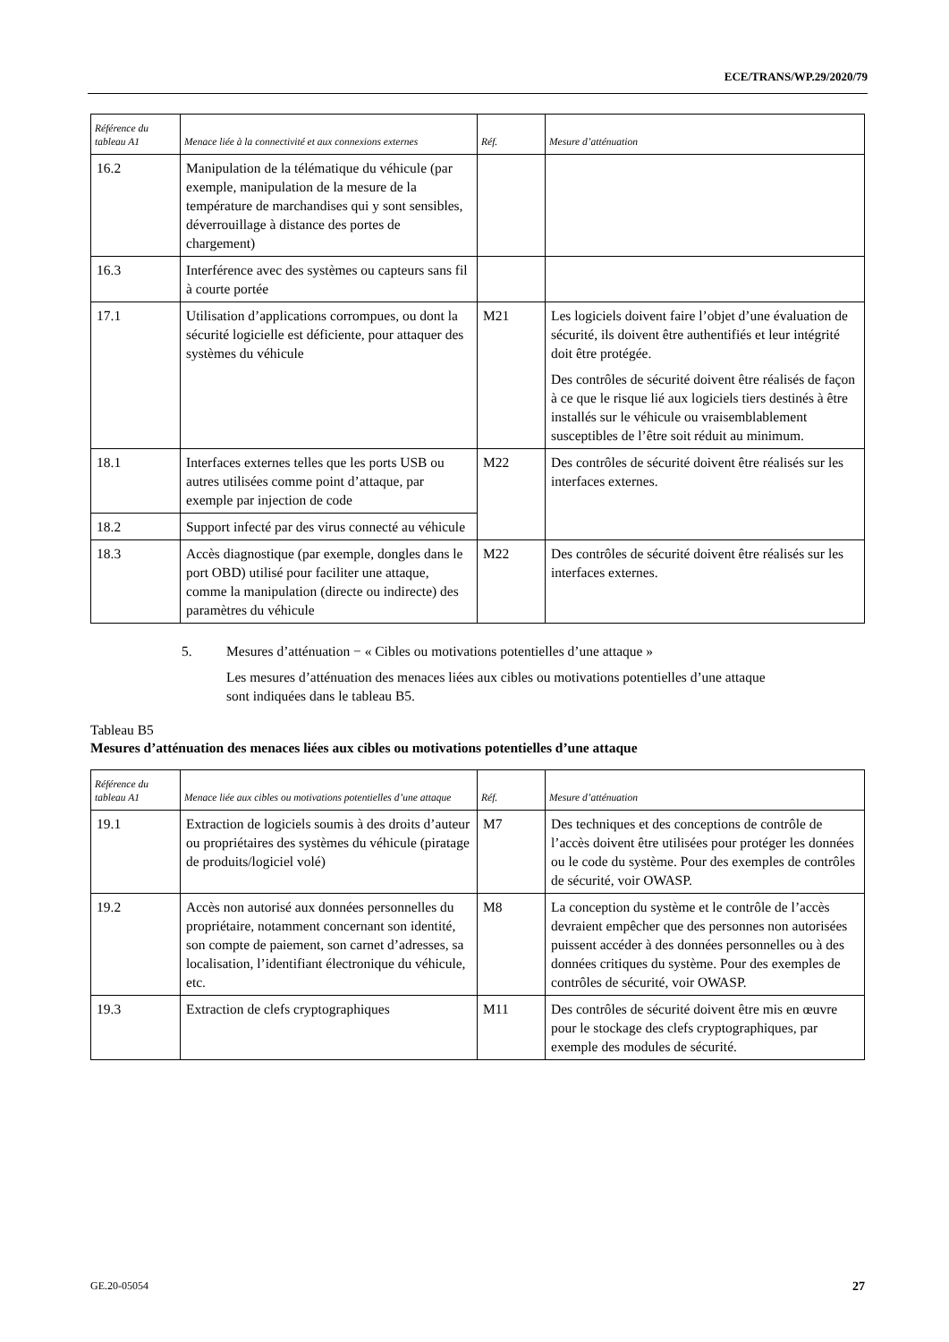ECE/TRANS/WP.29/2020/79
| Référence du tableau A1 | Menace liée à la connectivité et aux connexions externes | Réf. | Mesure d’atténuation |
| --- | --- | --- | --- |
| 16.2 | Manipulation de la télématique du véhicule (par exemple, manipulation de la mesure de la température de marchandises qui y sont sensibles, déverrouillage à distance des portes de chargement) | | |
| 16.3 | Interférence avec des systèmes ou capteurs sans fil à courte portée | | |
| 17.1 | Utilisation d’applications corrompues, ou dont la sécurité logicielle est déficiente, pour attaquer des systèmes du véhicule | M21 | Les logiciels doivent faire l’objet d’une évaluation de sécurité, ils doivent être authentifiés et leur intégrité doit être protégée. Des contrôles de sécurité doivent être réalisés de façon à ce que le risque lié aux logiciels tiers destinés à être installés sur le véhicule ou vraisemblablement susceptibles de l’être soit réduit au minimum. |
| 18.1 | Interfaces externes telles que les ports USB ou autres utilisées comme point d’attaque, par exemple par injection de code | M22 | Des contrôles de sécurité doivent être réalisés sur les interfaces externes. |
| 18.2 | Support infecté par des virus connecté au véhicule | | |
| 18.3 | Accès diagnostique (par exemple, dongles dans le port OBD) utilisé pour faciliter une attaque, comme la manipulation (directe ou indirecte) des paramètres du véhicule | M22 | Des contrôles de sécurité doivent être réalisés sur les interfaces externes. |
5. Mesures d’atténuation − « Cibles ou motivations potentielles d’une attaque »
Les mesures d’atténuation des menaces liées aux cibles ou motivations potentielles d’une attaque sont indiquées dans le tableau B5.
Tableau B5
Mesures d’atténuation des menaces liées aux cibles ou motivations potentielles d’une attaque
| Référence du tableau A1 | Menace liée aux cibles ou motivations potentielles d’une attaque | Réf. | Mesure d’atténuation |
| --- | --- | --- | --- |
| 19.1 | Extraction de logiciels soumis à des droits d’auteur ou propriétaires des systèmes du véhicule (piratage de produits/logiciel volé) | M7 | Des techniques et des conceptions de contrôle de l’accès doivent être utilisées pour protéger les données ou le code du système. Pour des exemples de contrôles de sécurité, voir OWASP. |
| 19.2 | Accès non autorisé aux données personnelles du propriétaire, notamment concernant son identité, son compte de paiement, son carnet d’adresses, sa localisation, l’identifiant électronique du véhicule, etc. | M8 | La conception du système et le contrôle de l’accès devraient empêcher que des personnes non autorisées puissent accéder à des données personnelles ou à des données critiques du système. Pour des exemples de contrôles de sécurité, voir OWASP. |
| 19.3 | Extraction de clefs cryptographiques | M11 | Des contrôles de sécurité doivent être mis en œuvre pour le stockage des clefs cryptographiques, par exemple des modules de sécurité. |
GE.20-05054 27